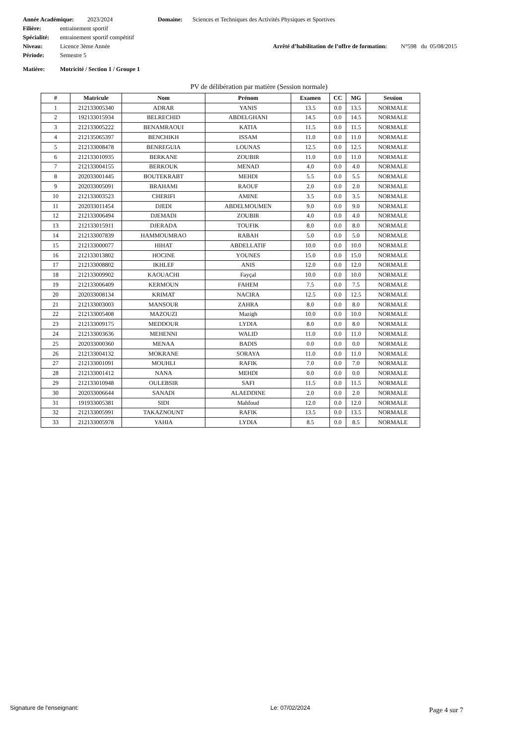Année Académique: 2023/2024 Domaine: Sciences et Techniques des Activités Physiques et Sportives
Filière: entrainement sportif
Spécialité: entrainement sportif compétitif
Niveau: Licence 3ème Année Arrêté d’habilitation de l’offre de formation: N°598 du 05/08/2015
Période: Semestre 5
Matière: Motricité / Section 1 / Groupe 1
PV de délibération par matière (Session normale)
| # | Matricule | Nom | Prénom | Examen | CC | MG | Session |
| --- | --- | --- | --- | --- | --- | --- | --- |
| 1 | 212133005340 | ADRAR | YANIS | 13.5 | 0.0 | 13.5 | NORMALE |
| 2 | 192133015934 | BELRECHID | ABDELGHANI | 14.5 | 0.0 | 14.5 | NORMALE |
| 3 | 212133005222 | BENAMRAOUI | KATIA | 11.5 | 0.0 | 11.5 | NORMALE |
| 4 | 212135065397 | BENCHIKH | ISSAM | 11.0 | 0.0 | 11.0 | NORMALE |
| 5 | 212133008478 | BENREGUIA | LOUNAS | 12.5 | 0.0 | 12.5 | NORMALE |
| 6 | 212133010935 | BERKANE | ZOUBIR | 11.0 | 0.0 | 11.0 | NORMALE |
| 7 | 212133004155 | BERKOUK | MENAD | 4.0 | 0.0 | 4.0 | NORMALE |
| 8 | 202033001445 | BOUTEKRABT | MEHDI | 5.5 | 0.0 | 5.5 | NORMALE |
| 9 | 202033005091 | BRAHAMI | RAOUF | 2.0 | 0.0 | 2.0 | NORMALE |
| 10 | 212133003523 | CHERIFI | AMINE | 3.5 | 0.0 | 3.5 | NORMALE |
| 11 | 202033011454 | DJEDI | ABDELMOUMEN | 9.0 | 0.0 | 9.0 | NORMALE |
| 12 | 212133006494 | DJEMADI | ZOUBIR | 4.0 | 0.0 | 4.0 | NORMALE |
| 13 | 212133015911 | DJERADA | TOUFIK | 8.0 | 0.0 | 8.0 | NORMALE |
| 14 | 212133007839 | HAMMOUMRAO | RABAH | 5.0 | 0.0 | 5.0 | NORMALE |
| 15 | 212133000077 | HIHAT | ABDELLATIF | 10.0 | 0.0 | 10.0 | NORMALE |
| 16 | 212133013802 | HOCINE | YOUNES | 15.0 | 0.0 | 15.0 | NORMALE |
| 17 | 212133008802 | IKHLEF | ANIS | 12.0 | 0.0 | 12.0 | NORMALE |
| 18 | 212133009902 | KAOUACHI | Fayçal | 10.0 | 0.0 | 10.0 | NORMALE |
| 19 | 212133006409 | KERMOUN | FAHEM | 7.5 | 0.0 | 7.5 | NORMALE |
| 20 | 202033008134 | KRIMAT | NACIRA | 12.5 | 0.0 | 12.5 | NORMALE |
| 21 | 212133003003 | MANSOUR | ZAHRA | 8.0 | 0.0 | 8.0 | NORMALE |
| 22 | 212133005408 | MAZOUZI | Mazigh | 10.0 | 0.0 | 10.0 | NORMALE |
| 23 | 212133009175 | MEDDOUR | LYDIA | 8.0 | 0.0 | 8.0 | NORMALE |
| 24 | 212133003636 | MEHENNI | WALID | 11.0 | 0.0 | 11.0 | NORMALE |
| 25 | 202033000360 | MENAA | BADIS | 0.0 | 0.0 | 0.0 | NORMALE |
| 26 | 212133004132 | MOKRANE | SORAYA | 11.0 | 0.0 | 11.0 | NORMALE |
| 27 | 212133001091 | MOUHLI | RAFIK | 7.0 | 0.0 | 7.0 | NORMALE |
| 28 | 212133001412 | NANA | MEHDI | 0.0 | 0.0 | 0.0 | NORMALE |
| 29 | 212133010948 | OULEBSIR | SAFI | 11.5 | 0.0 | 11.5 | NORMALE |
| 30 | 202033006644 | SANADI | ALAEDDINE | 2.0 | 0.0 | 2.0 | NORMALE |
| 31 | 191933005381 | SIDI | Mahfoud | 12.0 | 0.0 | 12.0 | NORMALE |
| 32 | 212133005991 | TAKAZNOUNT | RAFIK | 13.5 | 0.0 | 13.5 | NORMALE |
| 33 | 212133005978 | YAHIA | LYDIA | 8.5 | 0.0 | 8.5 | NORMALE |
Signature de l'enseignant: Le: 07/02/2024 Page 4 sur 7